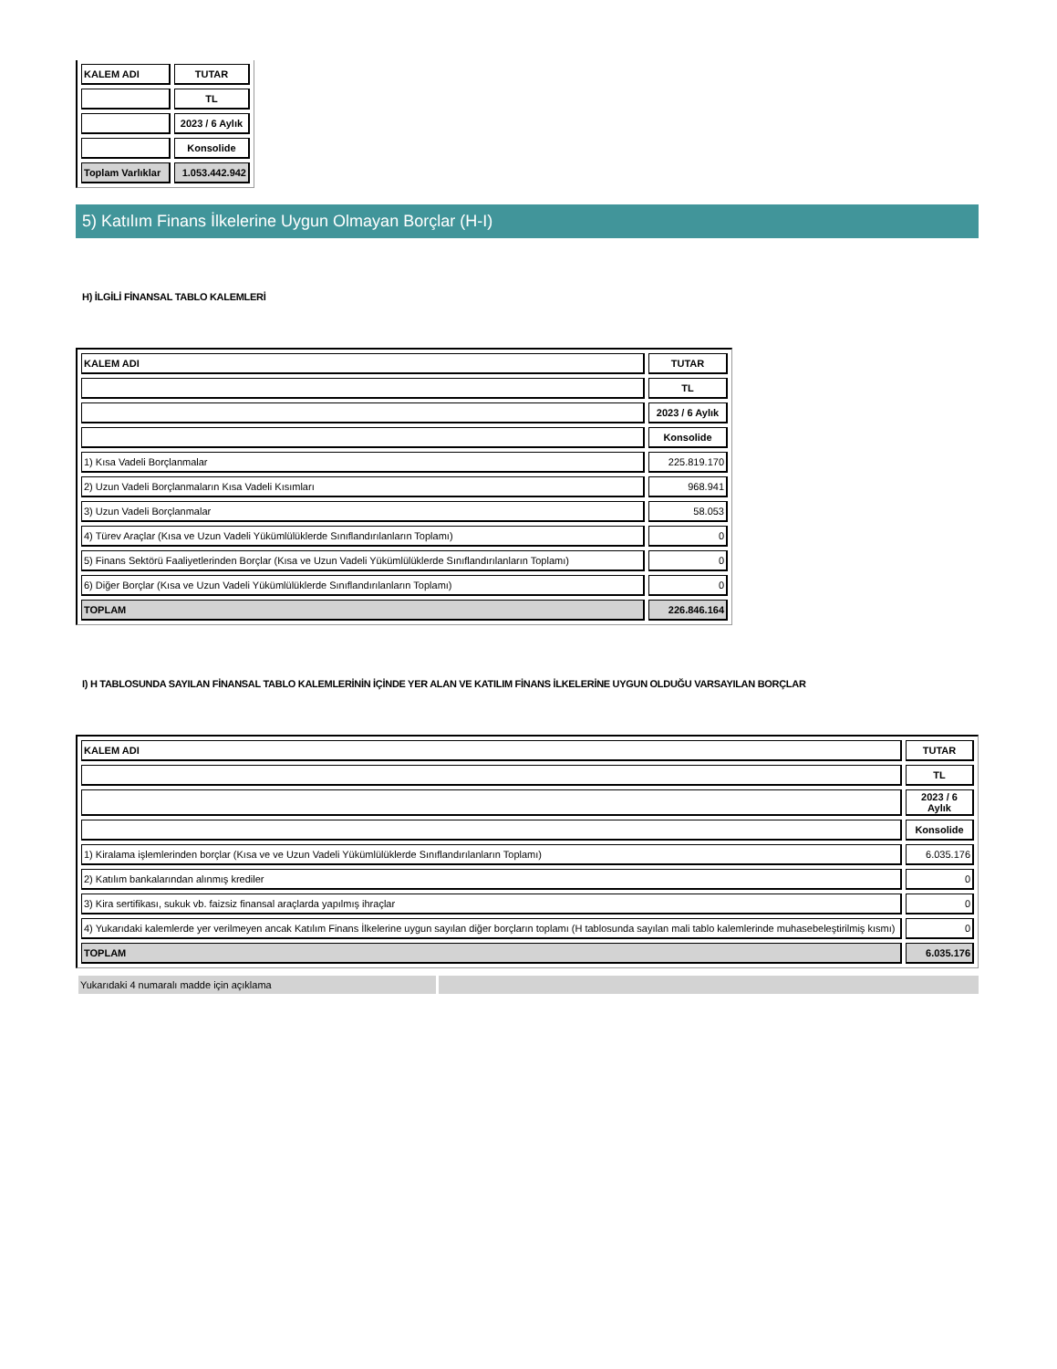| KALEM ADI | TUTAR |
| --- | --- |
| | TL |
| | 2023 / 6 Aylık |
| | Konsolide |
| Toplam Varlıklar | 1.053.442.942 |
5) Katılım Finans İlkelerine Uygun Olmayan Borçlar (H-I)
H) İLGİLİ FİNANSAL TABLO KALEMLERİ
| KALEM ADI | TUTAR |
| --- | --- |
| | TL |
| | 2023 / 6 Aylık |
| | Konsolide |
| 1) Kısa Vadeli Borçlanmalar | 225.819.170 |
| 2) Uzun Vadeli Borçlanmaların Kısa Vadeli Kısımları | 968.941 |
| 3) Uzun Vadeli Borçlanmalar | 58.053 |
| 4) Türev Araçlar (Kısa ve Uzun Vadeli Yükümlülüklerde Sınıflandırılanların Toplamı) | 0 |
| 5) Finans Sektörü Faaliyetlerinden Borçlar (Kısa ve Uzun Vadeli Yükümlülüklerde Sınıflandırılanların Toplamı) | 0 |
| 6) Diğer Borçlar (Kısa ve Uzun Vadeli Yükümlülüklerde Sınıflandırılanların Toplamı) | 0 |
| TOPLAM | 226.846.164 |
I) H TABLOSUNDA SAYILAN FİNANSAL TABLO KALEMLERİNİN İÇİNDE YER ALAN VE KATILIM FİNANS İLKELERİNE UYGUN OLDUĞU VARSAYILAN BORÇLAR
| KALEM ADI | TUTAR |
| --- | --- |
| | TL |
| | 2023 / 6 Aylık |
| | Konsolide |
| 1) Kiralama işlemlerinden borçlar (Kısa ve ve Uzun Vadeli Yükümlülüklerde Sınıflandırılanların Toplamı) | 6.035.176 |
| 2) Katılım bankalarından alınmış krediler | 0 |
| 3) Kira sertifikası, sukuk vb. faizsiz finansal araçlarda yapılmış ihraçlar | 0 |
| 4) Yukarıdaki kalemlerde yer verilmeyen ancak Katılım Finans İlkelerine uygun sayılan diğer borçların toplamı (H tablosunda sayılan mali tablo kalemlerinde muhasebeleştirilmiş kısmı) | 0 |
| TOPLAM | 6.035.176 |
Yukarıdaki 4 numaralı madde için açıklama